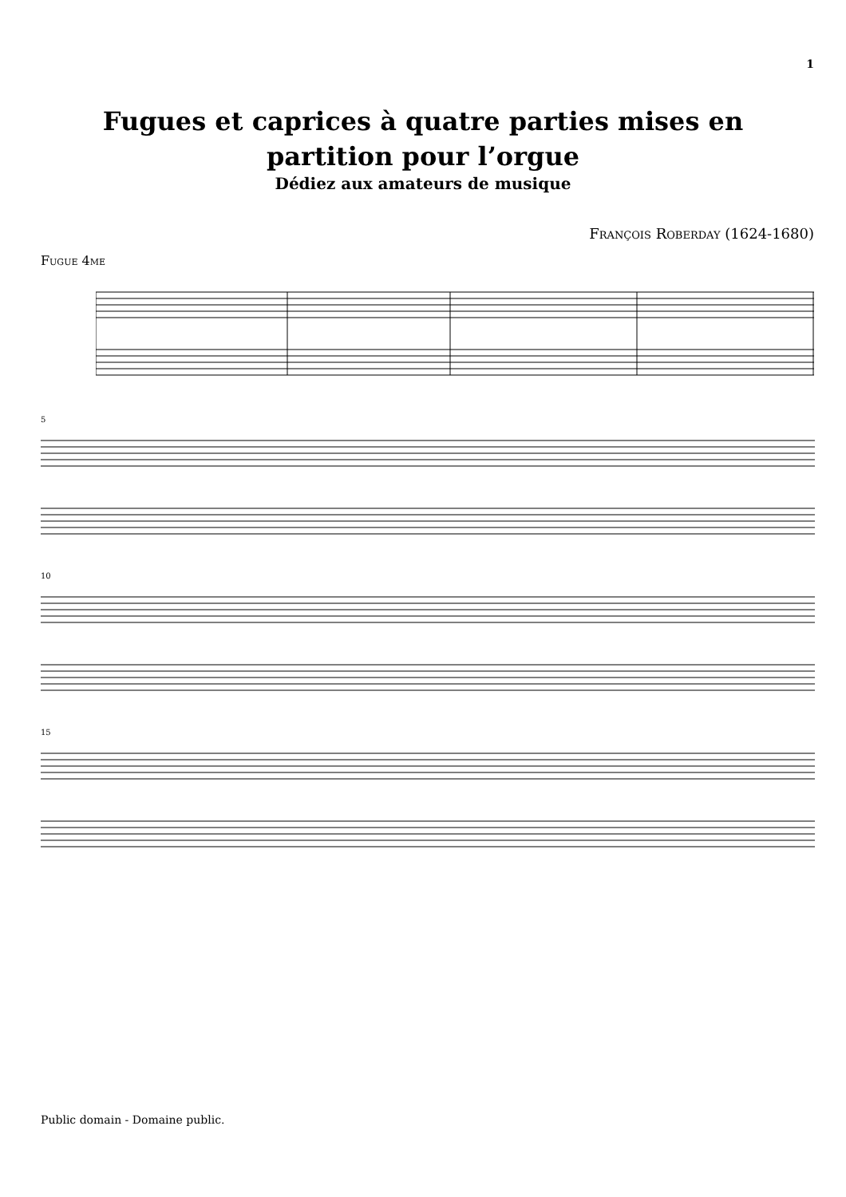1
Fugues et caprices à quatre parties mises en
partition pour l’orgue
Dédiez aux amateurs de musique
François Roberday (1624-1680)
Fugue 4me
5
10
15
Public domain - Domaine public.